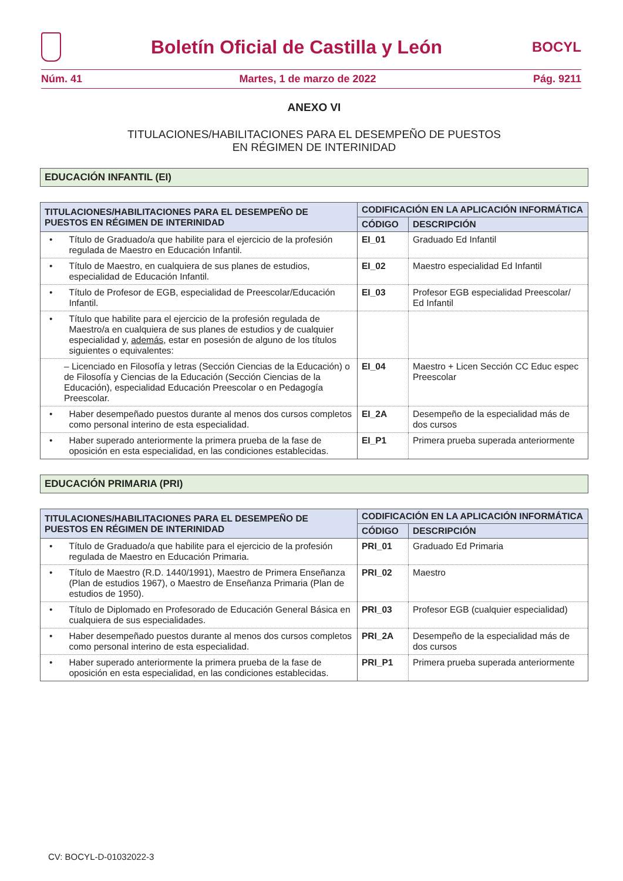Boletín Oficial de Castilla y León
BOCYL
Núm. 41 Martes, 1 de marzo de 2022 Pág. 9211
ANEXO VI
TITULACIONES/HABILITACIONES PARA EL DESEMPEÑO DE PUESTOS
EN RÉGIMEN DE INTERINIDAD
EDUCACIÓN INFANTIL (EI)
| TITULACIONES/HABILITACIONES PARA EL DESEMPEÑO DE PUESTOS EN RÉGIMEN DE INTERINIDAD | CODIFICACIÓN EN LA APLICACIÓN INFORMÁTICA | |
| --- | --- | --- |
| | CÓDIGO | DESCRIPCIÓN |
| • Título de Graduado/a que habilite para el ejercicio de la profesión regulada de Maestro en Educación Infantil. | EI_01 | Graduado Ed Infantil |
| • Título de Maestro, en cualquiera de sus planes de estudios, especialidad de Educación Infantil. | EI_02 | Maestro especialidad Ed Infantil |
| • Título de Profesor de EGB, especialidad de Preescolar/Educación Infantil. | EI_03 | Profesor EGB especialidad Preescolar/ Ed Infantil |
| • Título que habilite para el ejercicio de la profesión regulada de Maestro/a en cualquiera de sus planes de estudios y de cualquier especialidad y, además , estar en posesión de alguno de los títulos siguientes o equivalentes: | | |
| – Licenciado en Filosofía y letras (Sección Ciencias de la Educación) o de Filosofía y Ciencias de la Educación (Sección Ciencias de la Educación), especialidad Educación Preescolar o en Pedagogía Preescolar. | EI_04 | Maestro + Licen Sección CC Educ espec Preescolar |
| • Haber desempeñado puestos durante al menos dos cursos completos como personal interino de esta especialidad. | EI_2A | Desempeño de la especialidad más de dos cursos |
| • Haber superado anteriormente la primera prueba de la fase de oposición en esta especialidad, en las condiciones establecidas. | EI_P1 | Primera prueba superada anteriormente |
EDUCACIÓN PRIMARIA (PRI)
| TITULACIONES/HABILITACIONES PARA EL DESEMPEÑO DE PUESTOS EN RÉGIMEN DE INTERINIDAD | CODIFICACIÓN EN LA APLICACIÓN INFORMÁTICA | |
| --- | --- | --- |
| | CÓDIGO | DESCRIPCIÓN |
| • Título de Graduado/a que habilite para el ejercicio de la profesión regulada de Maestro en Educación Primaria. | PRI_01 | Graduado Ed Primaria |
| • Título de Maestro (R.D. 1440/1991), Maestro de Primera Enseñanza (Plan de estudios 1967), o Maestro de Enseñanza Primaria (Plan de estudios de 1950). | PRI_02 | Maestro |
| • Título de Diplomado en Profesorado de Educación General Básica en cualquiera de sus especialidades. | PRI_03 | Profesor EGB (cualquier especialidad) |
| • Haber desempeñado puestos durante al menos dos cursos completos como personal interino de esta especialidad. | PRI_2A | Desempeño de la especialidad más de dos cursos |
| • Haber superado anteriormente la primera prueba de la fase de oposición en esta especialidad, en las condiciones establecidas. | PRI_P1 | Primera prueba superada anteriormente |
CV: BOCYL-D-01032022-3